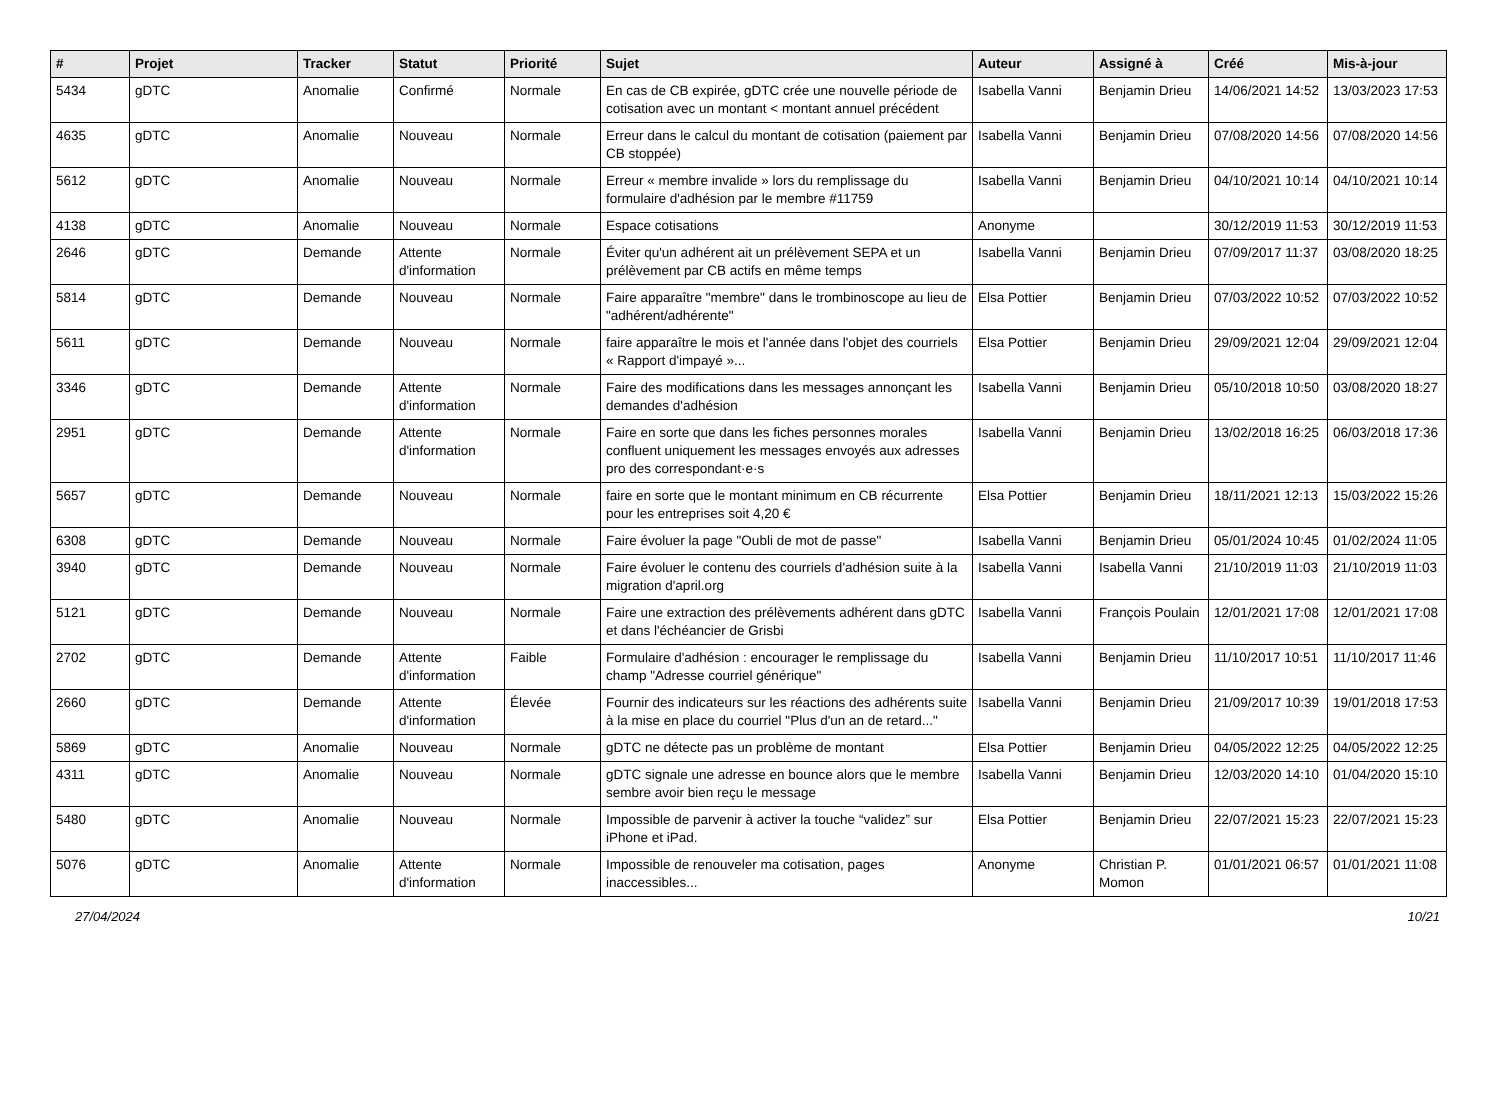| # | Projet | Tracker | Statut | Priorité | Sujet | Auteur | Assigné à | Créé | Mis-à-jour |
| --- | --- | --- | --- | --- | --- | --- | --- | --- | --- |
| 5434 | gDTC | Anomalie | Confirmé | Normale | En cas de CB expirée, gDTC crée une nouvelle période de cotisation avec un montant < montant annuel précédent | Isabella Vanni | Benjamin Drieu | 14/06/2021 14:52 | 13/03/2023 17:53 |
| 4635 | gDTC | Anomalie | Nouveau | Normale | Erreur dans le calcul du montant de cotisation (paiement par CB stoppée) | Isabella Vanni | Benjamin Drieu | 07/08/2020 14:56 | 07/08/2020 14:56 |
| 5612 | gDTC | Anomalie | Nouveau | Normale | Erreur « membre invalide » lors du remplissage du formulaire d'adhésion par le membre #11759 | Isabella Vanni | Benjamin Drieu | 04/10/2021 10:14 | 04/10/2021 10:14 |
| 4138 | gDTC | Anomalie | Nouveau | Normale | Espace cotisations | Anonyme | | 30/12/2019 11:53 | 30/12/2019 11:53 |
| 2646 | gDTC | Demande | Attente d'information | Normale | Éviter qu'un adhérent ait un prélèvement SEPA et un prélèvement par CB actifs en même temps | Isabella Vanni | Benjamin Drieu | 07/09/2017 11:37 | 03/08/2020 18:25 |
| 5814 | gDTC | Demande | Nouveau | Normale | Faire apparaître "membre" dans le trombinoscope au lieu de "adhérent/adhérente" | Elsa Pottier | Benjamin Drieu | 07/03/2022 10:52 | 07/03/2022 10:52 |
| 5611 | gDTC | Demande | Nouveau | Normale | faire apparaître le mois et l'année dans l'objet des courriels « Rapport d'impayé »... | Elsa Pottier | Benjamin Drieu | 29/09/2021 12:04 | 29/09/2021 12:04 |
| 3346 | gDTC | Demande | Attente d'information | Normale | Faire des modifications dans les messages annonçant les demandes d'adhésion | Isabella Vanni | Benjamin Drieu | 05/10/2018 10:50 | 03/08/2020 18:27 |
| 2951 | gDTC | Demande | Attente d'information | Normale | Faire en sorte que dans les fiches personnes morales confluent uniquement les messages envoyés aux adresses pro des correspondant·e·s | Isabella Vanni | Benjamin Drieu | 13/02/2018 16:25 | 06/03/2018 17:36 |
| 5657 | gDTC | Demande | Nouveau | Normale | faire en sorte que le montant minimum en CB récurrente pour les entreprises soit 4,20 € | Elsa Pottier | Benjamin Drieu | 18/11/2021 12:13 | 15/03/2022 15:26 |
| 6308 | gDTC | Demande | Nouveau | Normale | Faire évoluer la page "Oubli de mot de passe" | Isabella Vanni | Benjamin Drieu | 05/01/2024 10:45 | 01/02/2024 11:05 |
| 3940 | gDTC | Demande | Nouveau | Normale | Faire évoluer le contenu des courriels d'adhésion suite à la migration d'april.org | Isabella Vanni | Isabella Vanni | 21/10/2019 11:03 | 21/10/2019 11:03 |
| 5121 | gDTC | Demande | Nouveau | Normale | Faire une extraction des prélèvements adhérent dans gDTC et dans l'échéancier de Grisbi | Isabella Vanni | François Poulain | 12/01/2021 17:08 | 12/01/2021 17:08 |
| 2702 | gDTC | Demande | Attente d'information | Faible | Formulaire d'adhésion : encourager le remplissage du champ "Adresse courriel générique" | Isabella Vanni | Benjamin Drieu | 11/10/2017 10:51 | 11/10/2017 11:46 |
| 2660 | gDTC | Demande | Attente d'information | Élevée | Fournir des indicateurs sur les réactions des adhérents suite à la mise en place du courriel "Plus d'un an de retard..." | Isabella Vanni | Benjamin Drieu | 21/09/2017 10:39 | 19/01/2018 17:53 |
| 5869 | gDTC | Anomalie | Nouveau | Normale | gDTC ne détecte pas un problème de montant | Elsa Pottier | Benjamin Drieu | 04/05/2022 12:25 | 04/05/2022 12:25 |
| 4311 | gDTC | Anomalie | Nouveau | Normale | gDTC signale une adresse en bounce alors que le membre sembre avoir bien reçu le message | Isabella Vanni | Benjamin Drieu | 12/03/2020 14:10 | 01/04/2020 15:10 |
| 5480 | gDTC | Anomalie | Nouveau | Normale | Impossible de parvenir à activer la touche “validez” sur iPhone et iPad. | Elsa Pottier | Benjamin Drieu | 22/07/2021 15:23 | 22/07/2021 15:23 |
| 5076 | gDTC | Anomalie | Attente d'information | Normale | Impossible de renouveler ma cotisation, pages inaccessibles... | Anonyme | Christian P. Momon | 01/01/2021 06:57 | 01/01/2021 11:08 |
27/04/2024 10/21